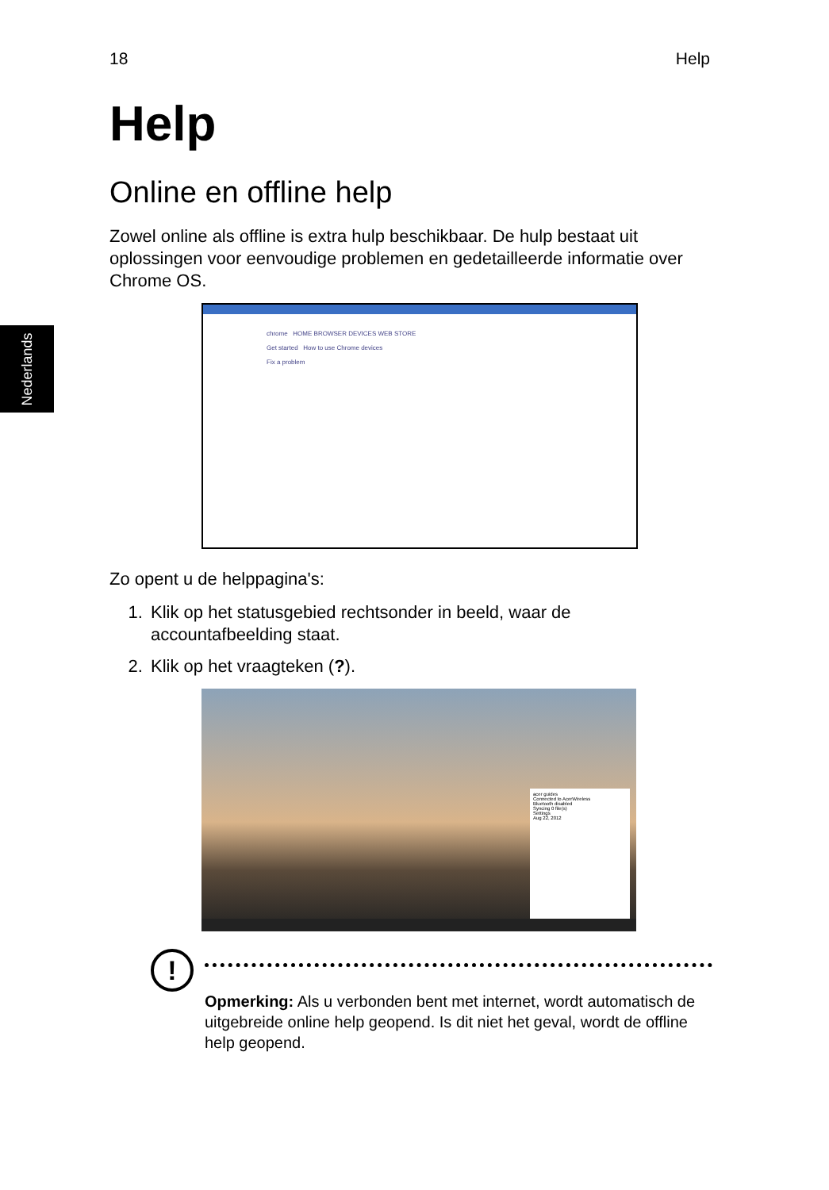18 Help
Nederlands
Help
Online en offline help
Zowel online als offline is extra hulp beschikbaar. De hulp bestaat uit oplossingen voor eenvoudige problemen en gedetailleerde informatie over Chrome OS.
chrome HOME BROWSER DEVICES WEB STORE
Get started How to use Chrome devices
Fix a problem
Zo opent u de helppagina's:
1. Klik op het statusgebied rechtsonder in beeld, waar de accountafbeelding staat.
2. Klik op het vraagteken (?).
acer guides
Connected to AcerWireless
Bluetooth disabled
Syncing 0 file(s)
Settings
Aug 22, 2012
!
Opmerking: Als u verbonden bent met internet, wordt automatisch de uitgebreide online help geopend. Is dit niet het geval, wordt de offline help geopend.